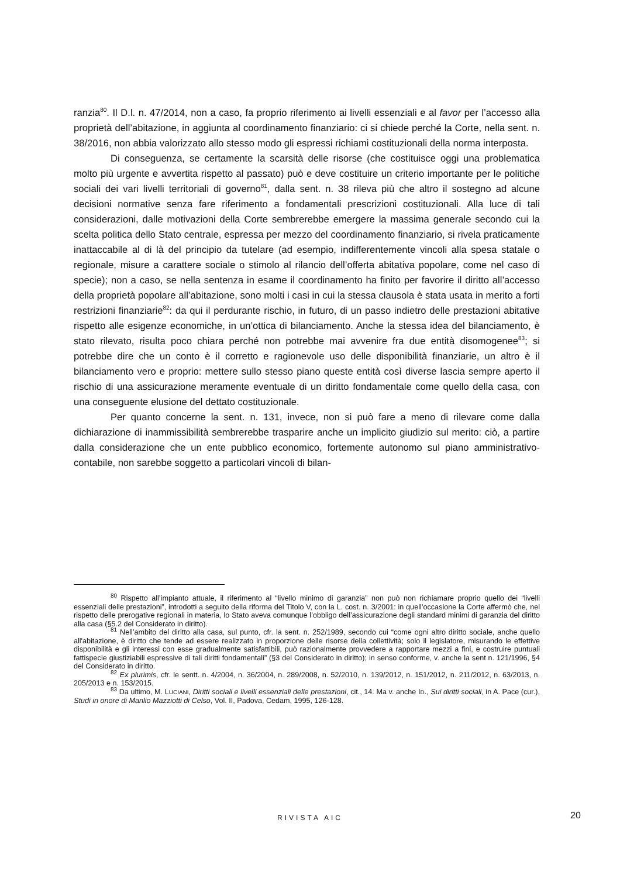ranzia<sup>80</sup>. Il D.l. n. 47/2014, non a caso, fa proprio riferimento ai livelli essenziali e al favor per l’accesso alla proprietà dell’abitazione, in aggiunta al coordinamento finanziario: ci si chiede perché la Corte, nella sent. n. 38/2016, non abbia valorizzato allo stesso modo gli espressi richiami costituzionali della norma interposta.
Di conseguenza, se certamente la scarsità delle risorse (che costituisce oggi una problematica molto più urgente e avvertita rispetto al passato) può e deve costituire un criterio importante per le politiche sociali dei vari livelli territoriali di governo<sup>81</sup>, dalla sent. n. 38 rileva più che altro il sostegno ad alcune decisioni normative senza fare riferimento a fondamentali prescrizioni costituzionali. Alla luce di tali considerazioni, dalle motivazioni della Corte sembrerebbe emergere la massima generale secondo cui la scelta politica dello Stato centrale, espressa per mezzo del coordinamento finanziario, si rivela praticamente inattaccabile al di là del principio da tutelare (ad esempio, indifferentemente vincoli alla spesa statale o regionale, misure a carattere sociale o stimolo al rilancio dell’offerta abitativa popolare, come nel caso di specie); non a caso, se nella sentenza in esame il coordinamento ha finito per favorire il diritto all’accesso della proprietà popolare all’abitazione, sono molti i casi in cui la stessa clausola è stata usata in merito a forti restrizioni finanziarie<sup>82</sup>: da qui il perdurante rischio, in futuro, di un passo indietro delle prestazioni abitative rispetto alle esigenze economiche, in un’ottica di bilanciamento. Anche la stessa idea del bilanciamento, è stato rilevato, risulta poco chiara perché non potrebbe mai avvenire fra due entità disomogenee<sup>83</sup>; si potrebbe dire che un conto è il corretto e ragionevole uso delle disponibilità finanziarie, un altro è il bilanciamento vero e proprio: mettere sullo stesso piano queste entità così diverse lascia sempre aperto il rischio di una assicurazione meramente eventuale di un diritto fondamentale come quello della casa, con una conseguente elusione del dettato costituzionale.
Per quanto concerne la sent. n. 131, invece, non si può fare a meno di rilevare come dalla dichiarazione di inammissibilità sembrerebbe trasparire anche un implicito giudizio sul merito: ciò, a partire dalla considerazione che un ente pubblico economico, fortemente autonomo sul piano amministrativo-contabile, non sarebbe soggetto a particolari vincoli di bilan-
<sup>80</sup> Rispetto all’impianto attuale, il riferimento al “livello minimo di garanzia” non può non richiamare proprio quello dei “livelli essenziali delle prestazioni”, introdotti a seguito della riforma del Titolo V, con la L. cost. n. 3/2001: in quell’occasione la Corte affermò che, nel rispetto delle prerogative regionali in materia, lo Stato aveva comunque l’obbligo dell’assicurazione degli standard minimi di garanzia del diritto alla casa (§5.2 del Considerato in diritto).
<sup>81</sup> Nell’ambito del diritto alla casa, sul punto, cfr. la sent. n. 252/1989, secondo cui “come ogni altro diritto sociale, anche quello all'abitazione, è diritto che tende ad essere realizzato in proporzione delle risorse della collettività; solo il legislatore, misurando le effettive disponibilità e gli interessi con esse gradualmente satisfattibili, può razionalmente provvedere a rapportare mezzi a fini, e costruire puntuali fattispecie giustiziabili espressive di tali diritti fondamentali” (§3 del Considerato in diritto); in senso conforme, v. anche la sent n. 121/1996, §4 del Considerato in diritto.
<sup>82</sup> Ex plurimis, cfr. le sentt. n. 4/2004, n. 36/2004, n. 289/2008, n. 52/2010, n. 139/2012, n. 151/2012, n. 211/2012, n. 63/2013, n. 205/2013 e n. 153/2015.
<sup>83</sup> Da ultimo, M. LUCIANI, Diritti sociali e livelli essenziali delle prestazioni, cit., 14. Ma v. anche ID., Sui diritti sociali, in A. Pace (cur.), Studi in onore di Manlio Mazziotti di Celso, Vol. II, Padova, Cedam, 1995, 126-128.
RIVISTA AIC 20